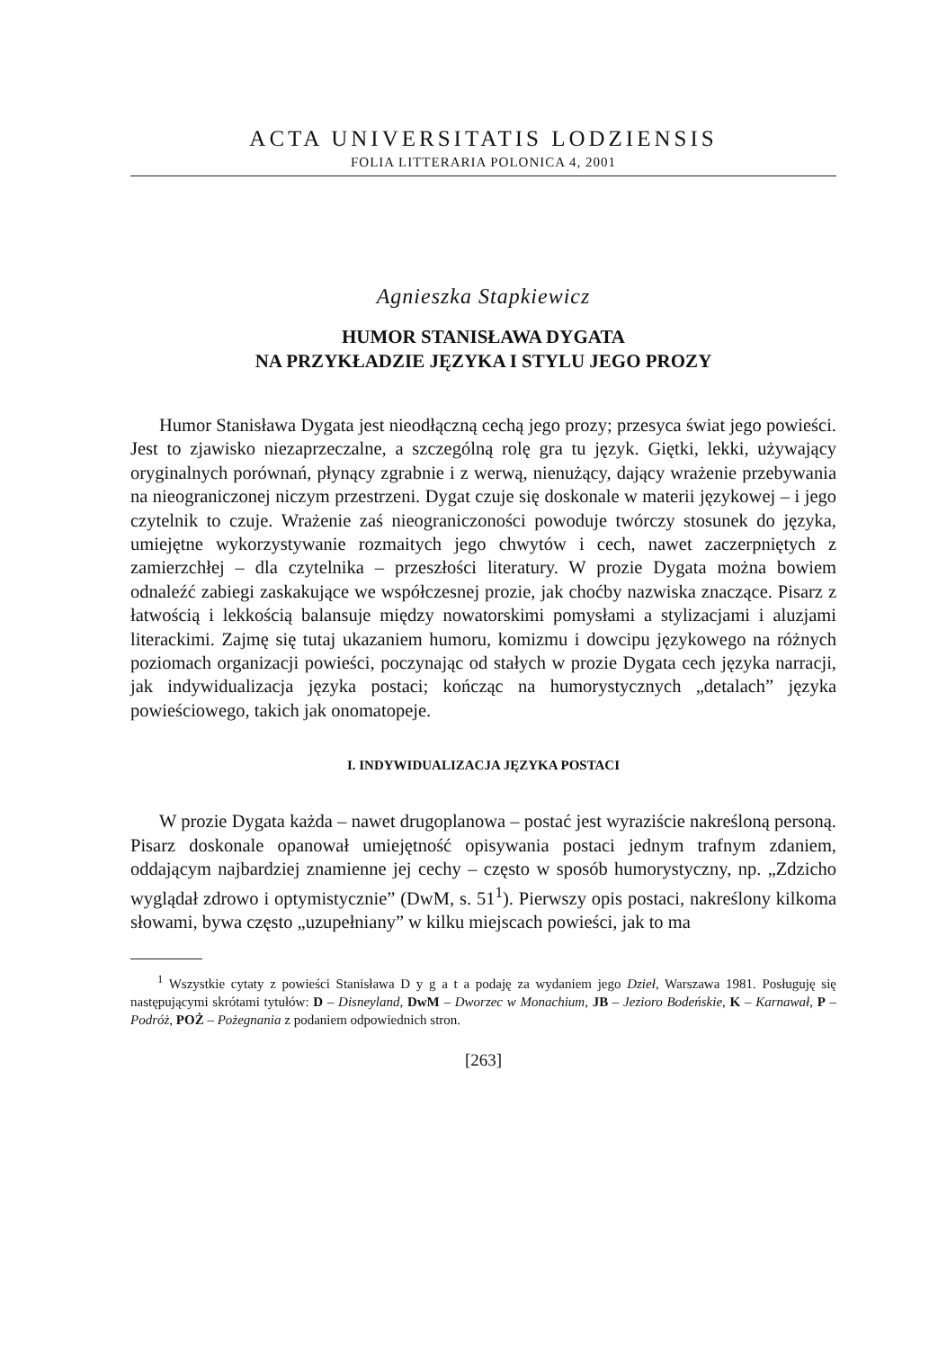ACTA UNIVERSITATIS LODZIENSIS
FOLIA LITTERARIA POLONICA 4, 2001
Agnieszka Stapkiewicz
HUMOR STANISŁAWA DYGATA
NA PRZYKŁADZIE JĘZYKA I STYLU JEGO PROZY
Humor Stanisława Dygata jest nieodłączną cechą jego prozy; przesyca świat jego powieści. Jest to zjawisko niezaprzeczalne, a szczególną rolę gra tu język. Giętki, lekki, używający oryginalnych porównań, płynący zgrabnie i z werwą, nienużący, dający wrażenie przebywania na nieograniczonej niczym przestrzeni. Dygat czuje się doskonale w materii językowej – i jego czytelnik to czuje. Wrażenie zaś nieograniczoności powoduje twórczy stosunek do języka, umiejętne wykorzystywanie rozmaitych jego chwytów i cech, nawet zaczerpniętych z zamierzchłej – dla czytelnika – przeszłości literatury. W prozie Dygata można bowiem odnaleźć zabiegi zaskakujące we współczesnej prozie, jak choćby nazwiska znaczące. Pisarz z łatwością i lekkością balansuje między nowatorskimi pomysłami a stylizacjami i aluzjami literackimi. Zajmę się tutaj ukazaniem humoru, komizmu i dowcipu językowego na różnych poziomach organizacji powieści, poczynając od stałych w prozie Dygata cech języka narracji, jak indywidualizacja języka postaci; kończąc na humorystycznych „detalach” języka powieściowego, takich jak onomatopeje.
I. INDYWIDUALIZACJA JĘZYKA POSTACI
W prozie Dygata każda – nawet drugoplanowa – postać jest wyraziście nakreśloną personą. Pisarz doskonale opanował umiejętność opisywania postaci jednym trafnym zdaniem, oddającym najbardziej znamienne jej cechy – często w sposób humorystyczny, np. „Zdzicho wyglądał zdrowo i optymistycznie” (DwM, s. 51<sup>1</sup>). Pierwszy opis postaci, nakreślony kilkoma słowami, bywa często „uzupełniany” w kilku miejscach powieści, jak to ma
<sup>1</sup> Wszystkie cytaty z powieści Stanisława D y g a t a podaję za wydaniem jego Dzieł, Warszawa 1981. Posługuję się następującymi skrótami tytułów: D – Disneyland, DwM – Dworzec w Monachium, JB – Jezioro Bodeńskie, K – Karnawał, P – Podróż, POŻ – Pożegnania z podaniem odpowiednich stron.
[263]